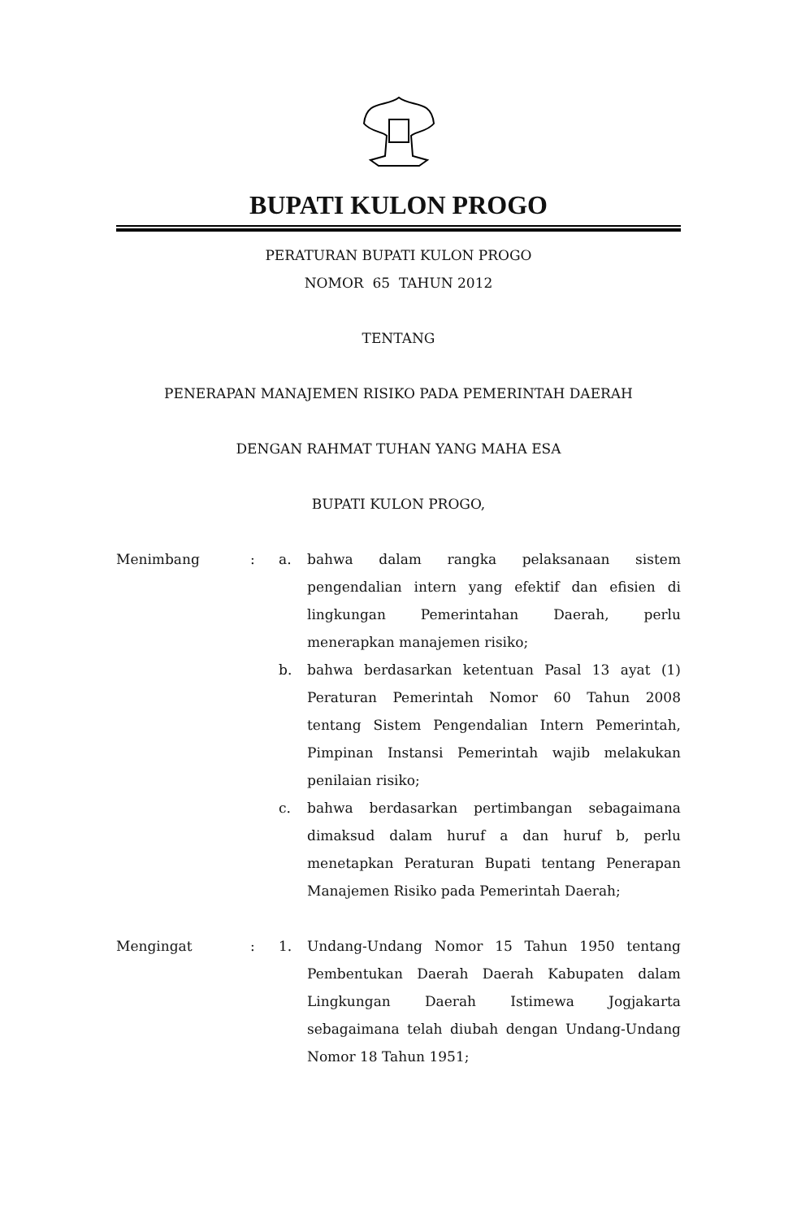BUPATI KULON PROGO
PERATURAN BUPATI KULON PROGO
NOMOR 65 TAHUN 2012
TENTANG
PENERAPAN MANAJEMEN RISIKO PADA PEMERINTAH DAERAH
DENGAN RAHMAT TUHAN YANG MAHA ESA
BUPATI KULON PROGO,
Menimbang : a. bahwa dalam rangka pelaksanaan sistem pengendalian intern yang efektif dan efisien di lingkungan Pemerintahan Daerah, perlu menerapkan manajemen risiko;
b. bahwa berdasarkan ketentuan Pasal 13 ayat (1) Peraturan Pemerintah Nomor 60 Tahun 2008 tentang Sistem Pengendalian Intern Pemerintah, Pimpinan Instansi Pemerintah wajib melakukan penilaian risiko;
c. bahwa berdasarkan pertimbangan sebagaimana dimaksud dalam huruf a dan huruf b, perlu menetapkan Peraturan Bupati tentang Penerapan Manajemen Risiko pada Pemerintah Daerah;
Mengingat : 1. Undang-Undang Nomor 15 Tahun 1950 tentang Pembentukan Daerah Daerah Kabupaten dalam Lingkungan Daerah Istimewa Jogjakarta sebagaimana telah diubah dengan Undang-Undang Nomor 18 Tahun 1951;